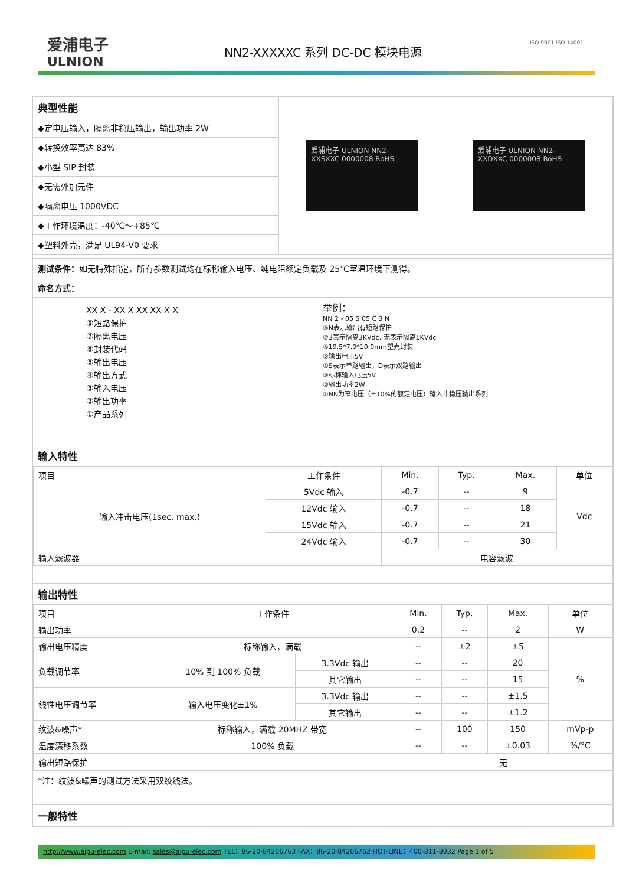爱浦电子
ULNION
NN2-XXXXXC 系列 DC-DC 模块电源
ISO 9001 ISO 14001
典型性能
◆定电压输入，隔离非稳压输出，输出功率 2W
◆转换效率高达 83%
◆小型 SIP 封装
◆无需外加元件
◆隔离电压 1000VDC
◆工作环境温度：-40℃～+85℃
◆塑料外壳，满足 UL94-V0 要求
爱浦电子 ULNION NN2-XXSXXC 0000008 RoHS
爱浦电子 ULNION NN2-XXDXXC 0000008 RoHS
测试条件：如无特殊指定，所有参数测试均在标称输入电压、纯电阻额定负载及 25℃室温环境下测得。
命名方式：
XX X - XX X XX XX X X
⑧短路保护
⑦隔离电压
⑥封装代码
⑤输出电压
④输出方式
③输入电压
②输出功率
①产品系列
举例：
NN 2 - 05 S 05 C 3 N
⑧N表示输出有短路保护
⑦3表示隔离3KVdc, 无表示隔离1KVdc
⑥19.5*7.0*10.0mm塑壳封装
⑤输出电压5V
④S表示单路输出，D表示双路输出
③标称输入电压5V
②输出功率2W
①NN为窄电压（±10%的额定电压）输入非稳压输出系列
输入特性
| 项目 | 工作条件 | Min. | Typ. | Max. | 单位 |
| --- | --- | --- | --- | --- | --- |
| 输入冲击电压(1sec. max.) | 5Vdc 输入 | -0.7 | -- | 9 | Vdc |
| | 12Vdc 输入 | -0.7 | -- | 18 | |
| | 15Vdc 输入 | -0.7 | -- | 21 | |
| | 24Vdc 输入 | -0.7 | -- | 30 | |
| 输入滤波器 | | 电容滤波 | | | |
输出特性
| 项目 | 工作条件 | | Min. | Typ. | Max. | 单位 |
| --- | --- | --- | --- | --- | --- | --- |
| 输出功率 | | | 0.2 | -- | 2 | W |
| 输出电压精度 | 标称输入，满载 | | -- | ±2 | ±5 | % |
| 负载调节率 | 10% 到 100% 负载 | 3.3Vdc 输出 | -- | -- | 20 | |
| | | 其它输出 | -- | -- | 15 | |
| 线性电压调节率 | 输入电压变化±1% | 3.3Vdc 输出 | -- | -- | ±1.5 | |
| | | 其它输出 | -- | -- | ±1.2 | |
| 纹波&噪声* | 标称输入，满载 20MHZ 带宽 | | -- | 100 | 150 | mVp-p |
| 温度漂移系数 | 100% 负载 | | -- | -- | ±0.03 | %/°C |
| 输出短路保护 | | | 无 | | | |
*注：纹波&噪声的测试方法采用双绞线法。
一般特性
http://www.aipu-elec.com E-mail: sales@aipu-elec.com TEL：86-20-84206763 FAX：86-20-84206762 HOT-LINE：400-811-8032 Page 1 of 5